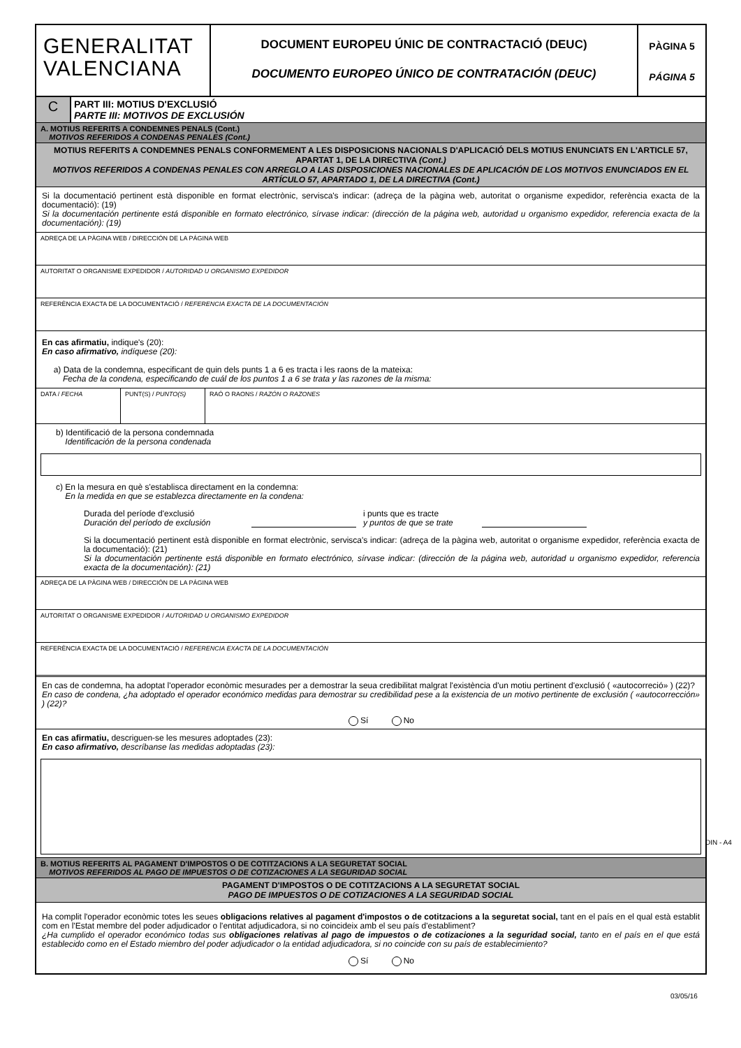GENERALITAT
VALENCIANA
DOCUMENT EUROPEU ÚNIC DE CONTRACTACIÓ (DEUC)
DOCUMENTO EUROPEO ÚNICO DE CONTRATACIÓN (DEUC)
PÀGINA 5
PÁGINA 5
C
PART III: MOTIUS D'EXCLUSIÓ
PARTE III: MOTIVOS DE EXCLUSIÓN
A. MOTIUS REFERITS A CONDEMNES PENALS (Cont.)
MOTIVOS REFERIDOS A CONDENAS PENALES (Cont.)
MOTIUS REFERITS A CONDEMNES PENALS CONFORMEMENT A LES DISPOSICIONS NACIONALS D'APLICACIÓ DELS MOTIUS ENUNCIATS EN L'ARTICLE 57, APARTAT 1, DE LA DIRECTIVA (Cont.)
MOTIVOS REFERIDOS A CONDENAS PENALES CON ARREGLO A LAS DISPOSICIONES NACIONALES DE APLICACIÓN DE LOS MOTIVOS ENUNCIADOS EN EL ARTÍCULO 57, APARTADO 1, DE LA DIRECTIVA (Cont.)
Si la documentació pertinent està disponible en format electrònic, servisca's indicar: (adreça de la pàgina web, autoritat o organisme expedidor, referència exacta de la documentació): (19)
Si la documentación pertinente está disponible en formato electrónico, sírvase indicar: (dirección de la página web, autoridad u organismo expedidor, referencia exacta de la documentación): (19)
ADREÇA DE LA PÀGINA WEB / DIRECCIÓN DE LA PÁGINA WEB
AUTORITAT O ORGANISME EXPEDIDOR / AUTORIDAD U ORGANISMO EXPEDIDOR
REFERÈNCIA EXACTA DE LA DOCUMENTACIÓ / REFERENCIA EXACTA DE LA DOCUMENTACIÓN
En cas afirmatiu, indique's (20):
En caso afirmativo, indíquese (20):
a) Data de la condemna, especificant de quin dels punts 1 a 6 es tracta i les raons de la mateixa:
Fecha de la condena, especificando de cuál de los puntos 1 a 6 se trata y las razones de la misma:
DATA / FECHA PUNT(S) / PUNTO(S) RAÓ O RAONS / RAZÓN O RAZONES
b) Identificació de la persona condemnada
Identificación de la persona condenada
c) En la mesura en què s'establisca directament en la condemna:
En la medida en que se establezca directamente en la condena:
Durada del període d'exclusió
Duración del período de exclusión
i punts que es tracte
y puntos de que se trate
Si la documentació pertinent està disponible en format electrònic, servisca's indicar: (adreça de la pàgina web, autoritat o organisme expedidor, referència exacta de la documentació): (21)
Si la documentación pertinente está disponible en formato electrónico, sírvase indicar: (dirección de la página web, autoridad u organismo expedidor, referencia exacta de la documentación): (21)
ADREÇA DE LA PÀGINA WEB / DIRECCIÓN DE LA PÁGINA WEB
AUTORITAT O ORGANISME EXPEDIDOR / AUTORIDAD U ORGANISMO EXPEDIDOR
REFERÈNCIA EXACTA DE LA DOCUMENTACIÓ / REFERENCIA EXACTA DE LA DOCUMENTACIÓN
En cas de condemna, ha adoptat l'operador econòmic mesurades per a demostrar la seua credibilitat malgrat l'existència d'un motiu pertinent d'exclusió ( «autocorreció» ) (22)?
En caso de condena, ¿ha adoptado el operador económico medidas para demostrar su credibilidad pese a la existencia de un motivo pertinente de exclusión ( «autocorrección» ) (22)?
Sí No
En cas afirmatiu, descriguen-se les mesures adoptades (23):
En caso afirmativo, descríbanse las medidas adoptadas (23):
B. MOTIUS REFERITS AL PAGAMENT D'IMPOSTOS O DE COTITZACIONS A LA SEGURETAT SOCIAL
MOTIVOS REFERIDOS AL PAGO DE IMPUESTOS O DE COTIZACIONES A LA SEGURIDAD SOCIAL
PAGAMENT D'IMPOSTOS O DE COTITZACIONS A LA SEGURETAT SOCIAL
PAGO DE IMPUESTOS O DE COTIZACIONES A LA SEGURIDAD SOCIAL
Ha complit l'operador econòmic totes les seues obligacions relatives al pagament d'impostos o de cotitzacions a la seguretat social, tant en el país en el qual està establit com en l'Estat membre del poder adjudicador o l'entitat adjudicadora, si no coincideix amb el seu país d'establiment?
¿Ha cumplido el operador económico todas sus obligaciones relativas al pago de impuestos o de cotizaciones a la seguridad social, tanto en el país en el que está establecido como en el Estado miembro del poder adjudicador o la entidad adjudicadora, si no coincide con su país de establecimiento?
Sí No
DIN - A4
03/05/16